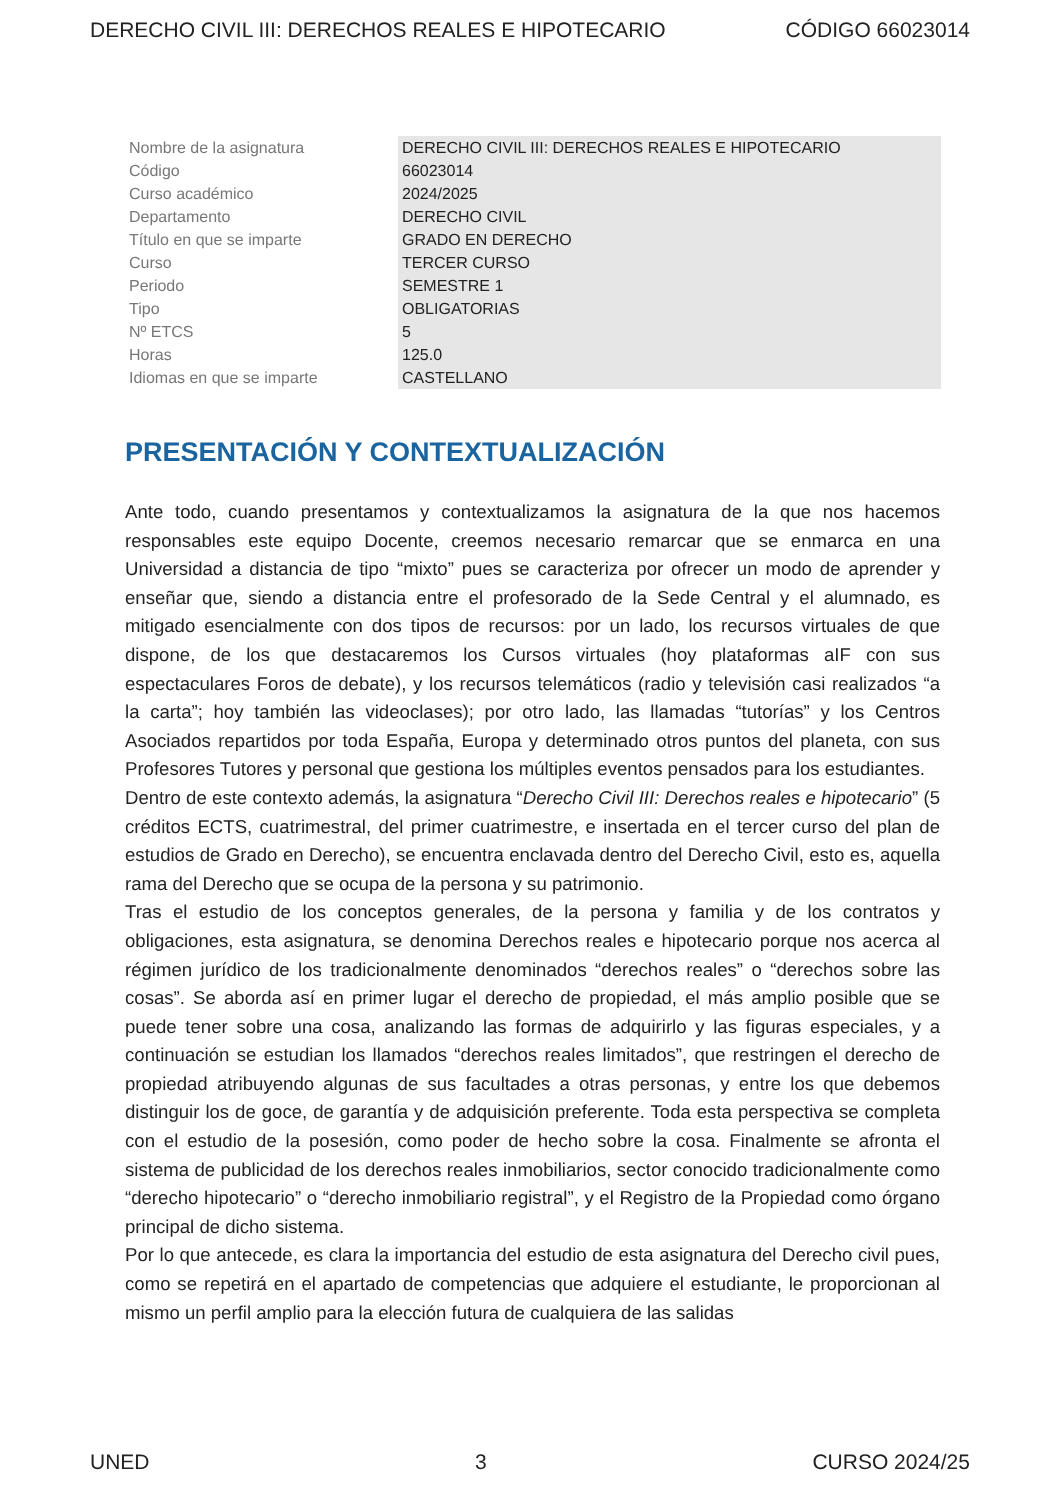DERECHO CIVIL III: DERECHOS REALES E HIPOTECARIO CÓDIGO 66023014
| Nombre de la asignatura | DERECHO CIVIL III: DERECHOS REALES E HIPOTECARIO |
| Código | 66023014 |
| Curso académico | 2024/2025 |
| Departamento | DERECHO CIVIL |
| Título en que se imparte | GRADO EN DERECHO |
| Curso | TERCER CURSO |
| Periodo | SEMESTRE 1 |
| Tipo | OBLIGATORIAS |
| Nº ETCS | 5 |
| Horas | 125.0 |
| Idiomas en que se imparte | CASTELLANO |
PRESENTACIÓN Y CONTEXTUALIZACIÓN
Ante todo, cuando presentamos y contextualizamos la asignatura de la que nos hacemos responsables este equipo Docente, creemos necesario remarcar que se enmarca en una Universidad a distancia de tipo “mixto” pues se caracteriza por ofrecer un modo de aprender y enseñar que, siendo a distancia entre el profesorado de la Sede Central y el alumnado, es mitigado esencialmente con dos tipos de recursos: por un lado, los recursos virtuales de que dispone, de los que destacaremos los Cursos virtuales (hoy plataformas aIF con sus espectaculares Foros de debate), y los recursos telemáticos (radio y televisión casi realizados “a la carta”; hoy también las videoclases); por otro lado, las llamadas “tutorías” y los Centros Asociados repartidos por toda España, Europa y determinado otros puntos del planeta, con sus Profesores Tutores y personal que gestiona los múltiples eventos pensados para los estudiantes.
Dentro de este contexto además, la asignatura “Derecho Civil III: Derechos reales e hipotecario” (5 créditos ECTS, cuatrimestral, del primer cuatrimestre, e insertada en el tercer curso del plan de estudios de Grado en Derecho), se encuentra enclavada dentro del Derecho Civil, esto es, aquella rama del Derecho que se ocupa de la persona y su patrimonio.
Tras el estudio de los conceptos generales, de la persona y familia y de los contratos y obligaciones, esta asignatura, se denomina Derechos reales e hipotecario porque nos acerca al régimen jurídico de los tradicionalmente denominados “derechos reales” o “derechos sobre las cosas”. Se aborda así en primer lugar el derecho de propiedad, el más amplio posible que se puede tener sobre una cosa, analizando las formas de adquirirlo y las figuras especiales, y a continuación se estudian los llamados “derechos reales limitados”, que restringen el derecho de propiedad atribuyendo algunas de sus facultades a otras personas, y entre los que debemos distinguir los de goce, de garantía y de adquisición preferente. Toda esta perspectiva se completa con el estudio de la posesión, como poder de hecho sobre la cosa. Finalmente se afronta el sistema de publicidad de los derechos reales inmobiliarios, sector conocido tradicionalmente como “derecho hipotecario” o “derecho inmobiliario registral”, y el Registro de la Propiedad como órgano principal de dicho sistema.
Por lo que antecede, es clara la importancia del estudio de esta asignatura del Derecho civil pues, como se repetirá en el apartado de competencias que adquiere el estudiante, le proporcionan al mismo un perfil amplio para la elección futura de cualquiera de las salidas
UNED 3 CURSO 2024/25